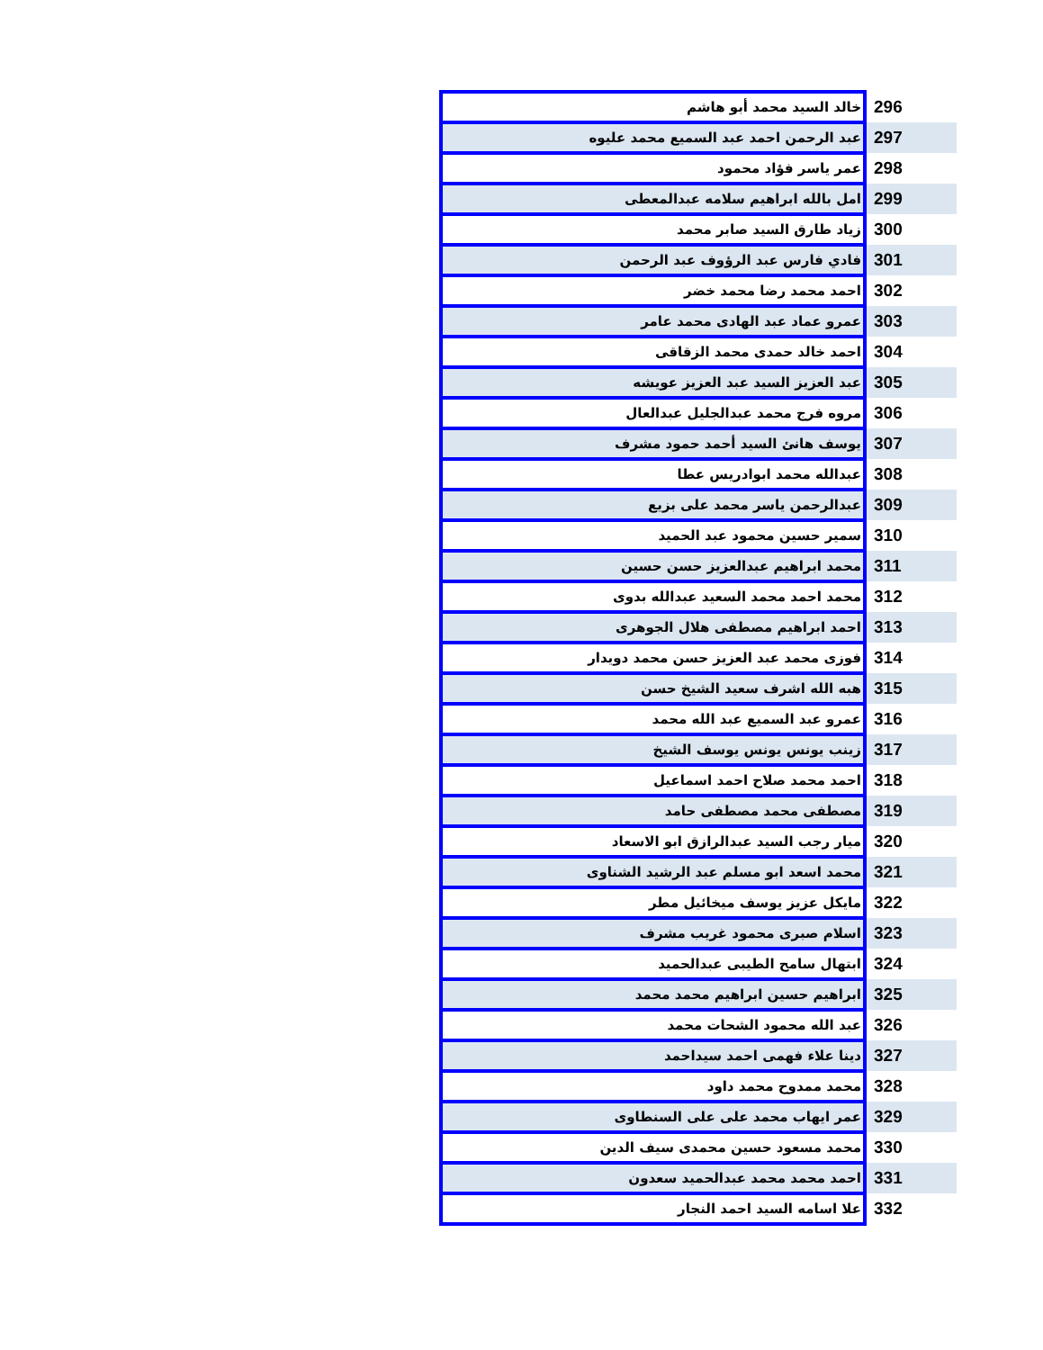| 296 | خالد السيد محمد أبو هاشم |
| 297 | عبد الرحمن احمد عبد السميع محمد عليوه |
| 298 | عمر ياسر فؤاد محمود |
| 299 | امل بالله ابراهيم سلامه عبدالمعطى |
| 300 | زياد طارق السيد صابر محمد |
| 301 | فادي فارس عبد الرؤوف عبد الرحمن |
| 302 | احمد محمد رضا محمد خضر |
| 303 | عمرو عماد عبد الهادى محمد عامر |
| 304 | احمد خالد حمدى محمد الزقاقى |
| 305 | عبد العزيز السيد عبد العزيز عويشه |
| 306 | مروه فرج محمد عبدالجليل عبدالعال |
| 307 | يوسف هانئ السيد أحمد حمود مشرف |
| 308 | عبدالله محمد ابوادريس عطا |
| 309 | عبدالرحمن ياسر محمد على بزيع |
| 310 | سمير حسين محمود عبد الحميد |
| 311 | محمد ابراهيم عبدالعزيز حسن حسين |
| 312 | محمد احمد محمد السعيد عبدالله بدوى |
| 313 | احمد ابراهيم مصطفى هلال الجوهرى |
| 314 | فوزى محمد عبد العزيز حسن محمد دويدار |
| 315 | هبه الله اشرف سعيد الشيخ حسن |
| 316 | عمرو عبد السميع عبد الله محمد |
| 317 | زينب يونس يونس يوسف الشيخ |
| 318 | احمد محمد صلاح احمد اسماعيل |
| 319 | مصطفى محمد مصطفى حامد |
| 320 | ميار رجب السيد عبدالرازق ابو الاسعاد |
| 321 | محمد اسعد ابو مسلم عبد الرشيد الشناوى |
| 322 | مايكل عزيز يوسف ميخائيل مطر |
| 323 | اسلام صبرى محمود غريب مشرف |
| 324 | ابتهال سامح الطيبى عبدالحميد |
| 325 | ابراهيم حسين ابراهيم محمد محمد |
| 326 | عبد الله محمود الشحات محمد |
| 327 | دينا علاء فهمى احمد سيداحمد |
| 328 | محمد ممدوح محمد داود |
| 329 | عمر ايهاب محمد على على السنطاوى |
| 330 | محمد مسعود حسين محمدى سيف الدين |
| 331 | احمد محمد محمد عبدالحميد سعدون |
| 332 | علا اسامه السيد احمد النجار |